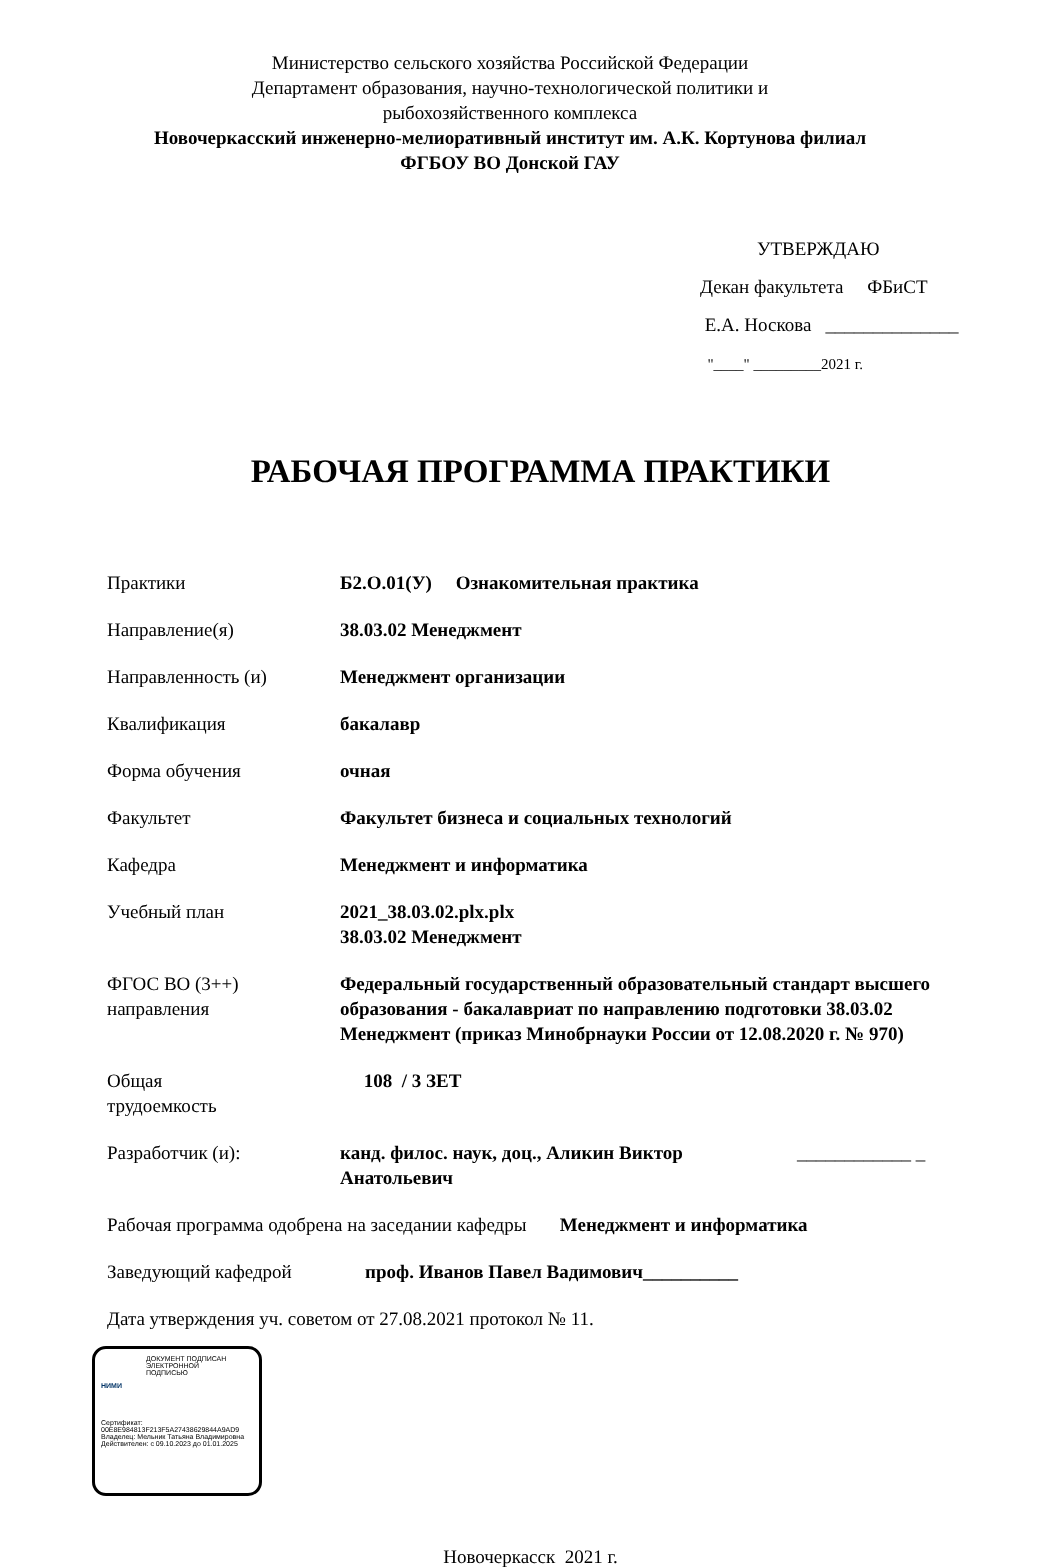Министерство сельского хозяйства Российской Федерации
Департамент образования, научно-технологической политики и
рыбохозяйственного комплекса
Новочеркасский инженерно-мелиоративный институт им. А.К. Кортунова филиал
ФГБОУ ВО Донской ГАУ
УТВЕРЖДАЮ
Декан факультета ФБиСТ
Е.А. Носкова ______________
"____" _________2021 г.
РАБОЧАЯ ПРОГРАММА ПРАКТИКИ
Практики Б2.О.01(У) Ознакомительная практика
Направление(я) 38.03.02 Менеджмент
Направленность (и) Менеджмент организации
Квалификация бакалавр
Форма обучения очная
Факультет Факультет бизнеса и социальных технологий
Кафедра Менеджмент и информатика
Учебный план 2021_38.03.02.plx.plx
38.03.02 Менеджмент
ФГОС ВО (3++)
направления
Федеральный государственный образовательный стандарт высшего образования - бакалавриат по направлению подготовки 38.03.02 Менеджмент (приказ Минобрнауки России от 12.08.2020 г. № 970)
Общая
трудоемкость
108 / 3 ЗЕТ
Разработчик (и): канд. филос. наук, доц., Аликин Виктор Анатольевич
____________ _
Рабочая программа одобрена на заседании кафедры Менеджмент и информатика
Заведующий кафедрой проф. Иванов Павел Вадимович__________
Дата утверждения уч. советом от 27.08.2021 протокол № 11.
ДОКУМЕНТ ПОДПИСАН
ЭЛЕКТРОННОЙ
ПОДПИСЬЮ
НИМИ
Сертификат:
00E8E984813F213F5A27438629844A9AD9
Владелец: Мельник Татьяна Владимировна
Действителен: с 09.10.2023 до 01.01.2025
Новочеркасск 2021 г.